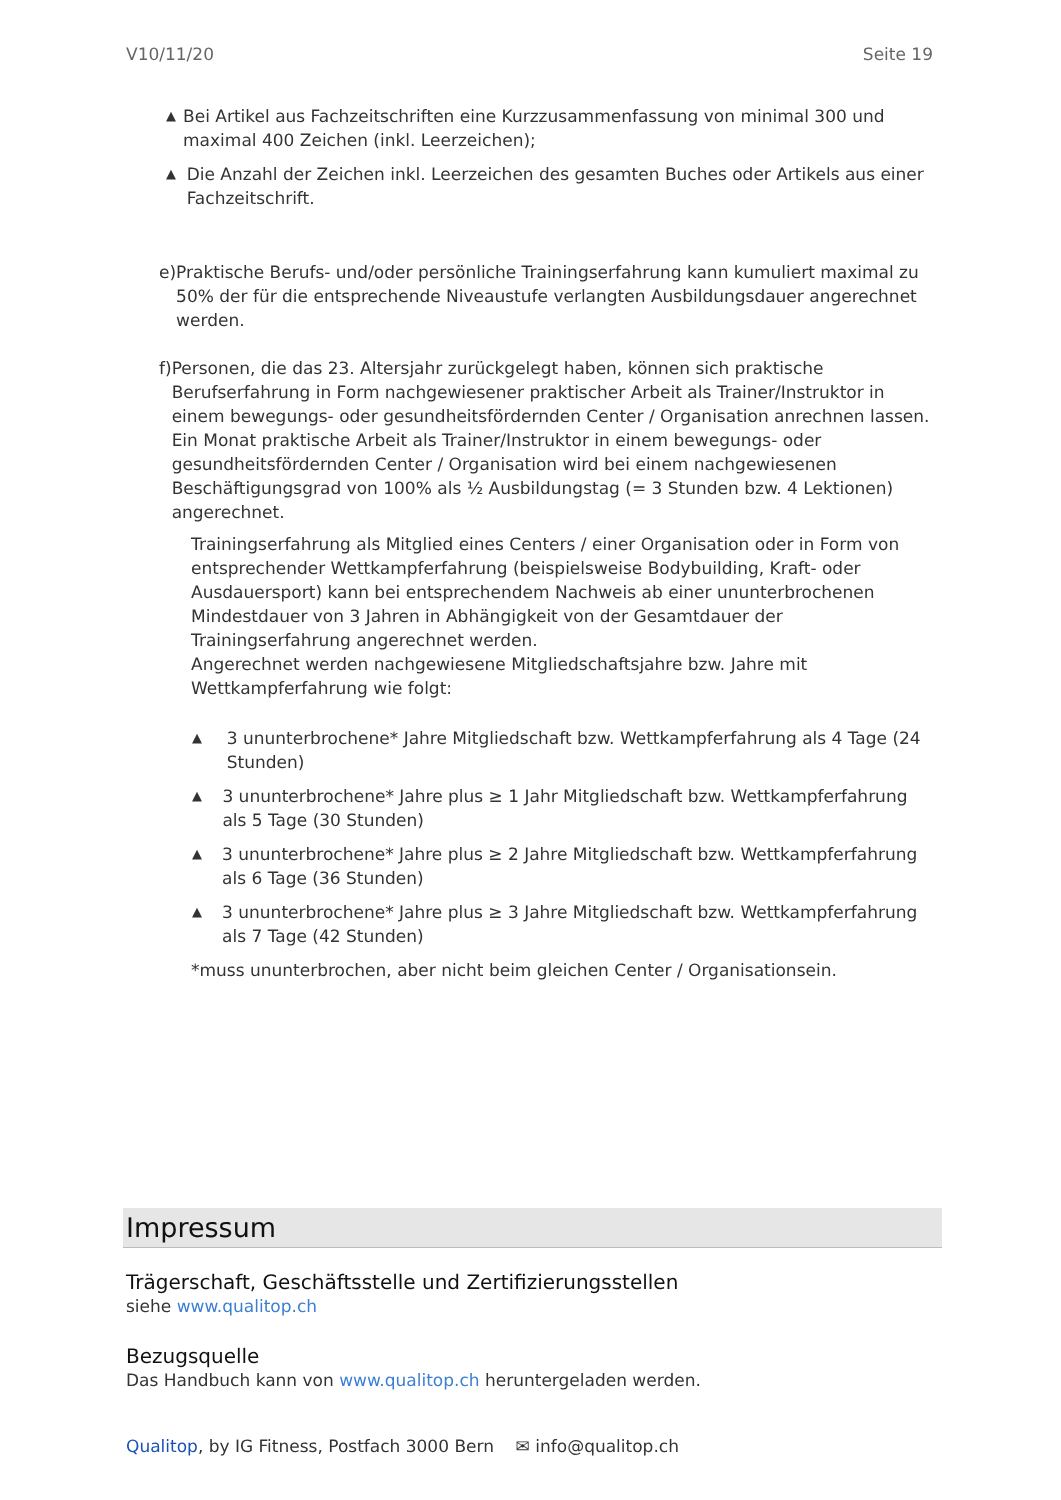V10/11/20 Seite 19
▲ Bei Artikel aus Fachzeitschriften eine Kurzzusammenfassung von minimal 300 und maximal 400 Zeichen (inkl. Leerzeichen);
▲ Die Anzahl der Zeichen inkl. Leerzeichen des gesamten Buches oder Artikels aus einer Fachzeitschrift.
e) Praktische Berufs- und/oder persönliche Trainingserfahrung kann kumuliert maximal zu 50% der für die entsprechende Niveaustufe verlangten Ausbildungsdauer angerechnet werden.
f) Personen, die das 23. Altersjahr zurückgelegt haben, können sich praktische Berufserfahrung in Form nachgewiesener praktischer Arbeit als Trainer/Instruktor in einem bewegungs- oder gesundheitsfördernden Center / Organisation anrechnen lassen.
Ein Monat praktische Arbeit als Trainer/Instruktor in einem bewegungs- oder gesundheitsfördernden Center / Organisation wird bei einem nachgewiesenen Beschäftigungsgrad von 100% als ½ Ausbildungstag (= 3 Stunden bzw. 4 Lektionen) angerechnet.
Trainingserfahrung als Mitglied eines Centers / einer Organisation oder in Form von entsprechender Wettkampferfahrung (beispielsweise Bodybuilding, Kraft- oder Ausdauersport) kann bei entsprechendem Nachweis ab einer ununterbrochenen Mindestdauer von 3 Jahren in Abhängigkeit von der Gesamtdauer der Trainingserfahrung angerechnet werden.
Angerechnet werden nachgewiesene Mitgliedschaftsjahre bzw. Jahre mit Wettkampferfahrung wie folgt:
▲ 3 ununterbrochene* Jahre Mitgliedschaft bzw. Wettkampferfahrung als 4 Tage (24 Stunden)
▲ 3 ununterbrochene* Jahre plus ≥ 1 Jahr Mitgliedschaft bzw. Wettkampferfahrung als 5 Tage (30 Stunden)
▲ 3 ununterbrochene* Jahre plus ≥ 2 Jahre Mitgliedschaft bzw. Wettkampferfahrung als 6 Tage (36 Stunden)
▲ 3 ununterbrochene* Jahre plus ≥ 3 Jahre Mitgliedschaft bzw. Wettkampferfahrung als 7 Tage (42 Stunden)
*muss ununterbrochen, aber nicht beim gleichen Center / Organisationsein.
Impressum
Trägerschaft, Geschäftsstelle und Zertifizierungsstellen
siehe www.qualitop.ch
Bezugsquelle
Das Handbuch kann von www.qualitop.ch heruntergeladen werden.
Qualitop, by IG Fitness, Postfach 3000 Bern ✉ info@qualitop.ch